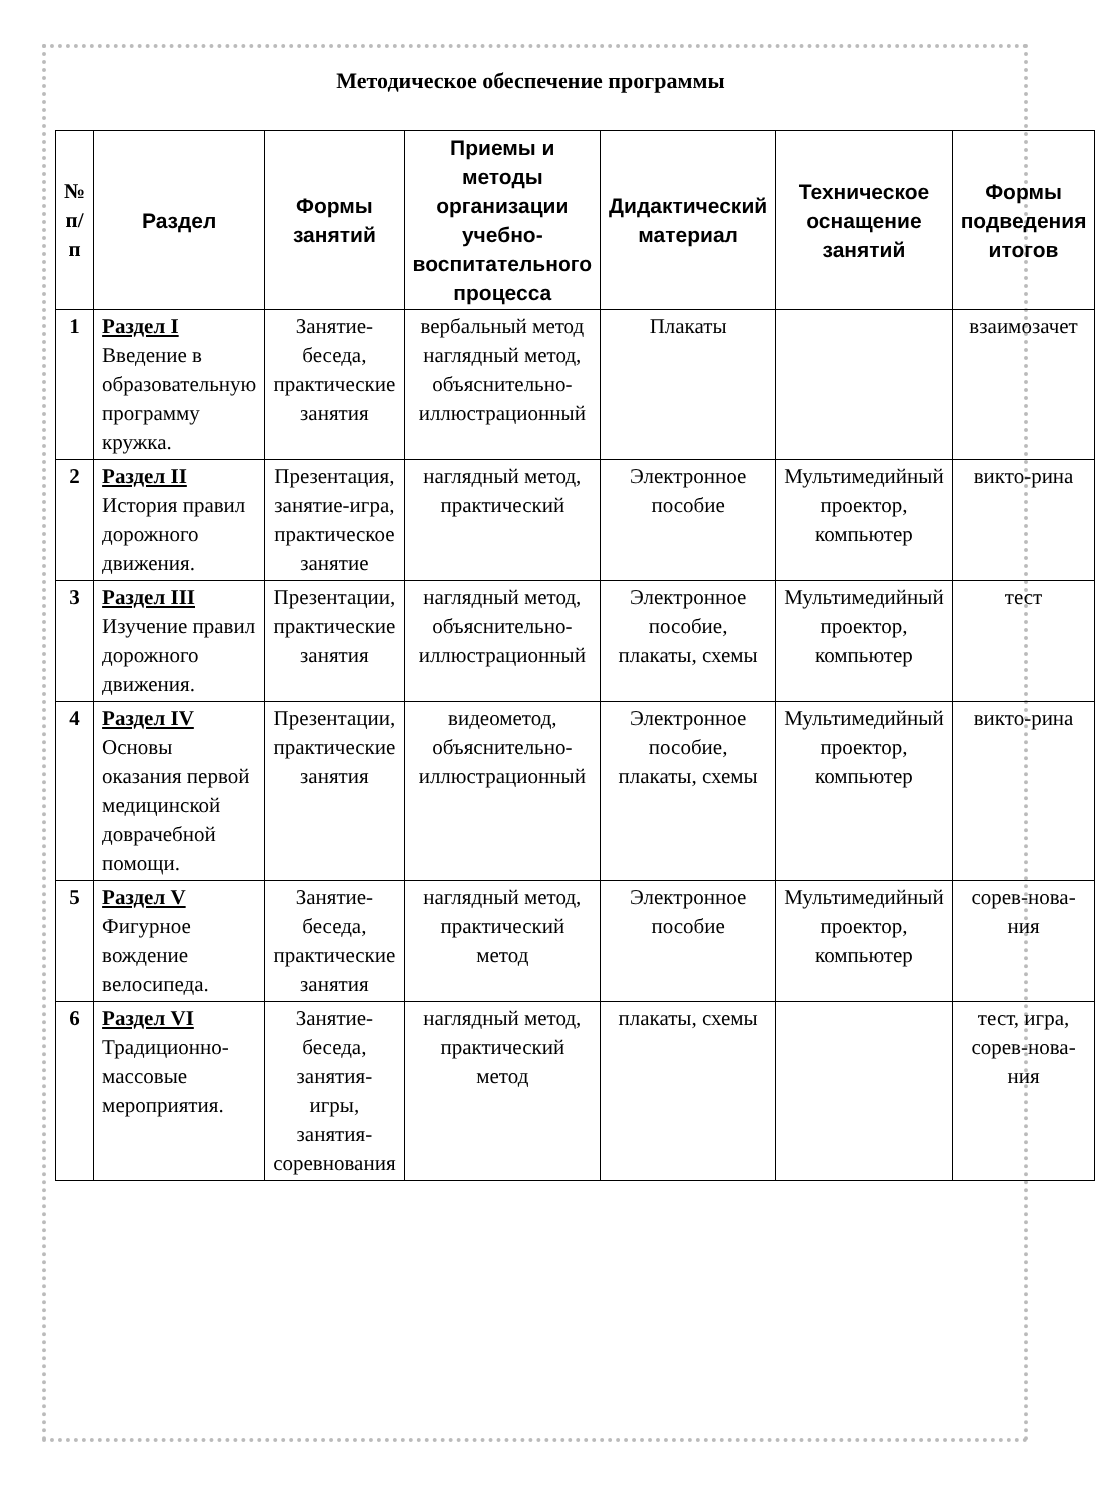Методическое обеспечение программы
| № п/п | Раздел | Формы занятий | Приемы и методы организации учебно-воспитательного процесса | Дидактический материал | Техническое оснащение занятий | Формы подведения итогов |
| --- | --- | --- | --- | --- | --- | --- |
| 1 | Раздел I Введение в образовательную программу кружка. | Занятие-беседа, практические занятия | вербальный метод наглядный метод, объяснительно-иллюстрационный | Плакаты | | взаимозачет |
| 2 | Раздел II История правил дорожного движения. | Презентация, занятие-игра, практическое занятие | наглядный метод, практический | Электронное пособие | Мультимедийный проектор, компьютер | викто-рина |
| 3 | Раздел III Изучение правил дорожного движения. | Презентации, практические занятия | наглядный метод, объяснительно-иллюстрационный | Электронное пособие, плакаты, схемы | Мультимедийный проектор, компьютер | тест |
| 4 | Раздел IV Основы оказания первой медицинской доврачебной помощи. | Презентации, практические занятия | видеометод, объяснительно-иллюстрационный | Электронное пособие, плакаты, схемы | Мультимедийный проектор, компьютер | викто-рина |
| 5 | Раздел V Фигурное вождение велосипеда. | Занятие-беседа, практические занятия | наглядный метод, практический метод | Электронное пособие | Мультимедийный проектор, компьютер | сорев-нова-ния |
| 6 | Раздел VI Традиционно-массовые мероприятия. | Занятие-беседа, занятия-игры, занятия-соревнования | наглядный метод, практический метод | плакаты, схемы | | тест, игра, сорев-нова-ния |